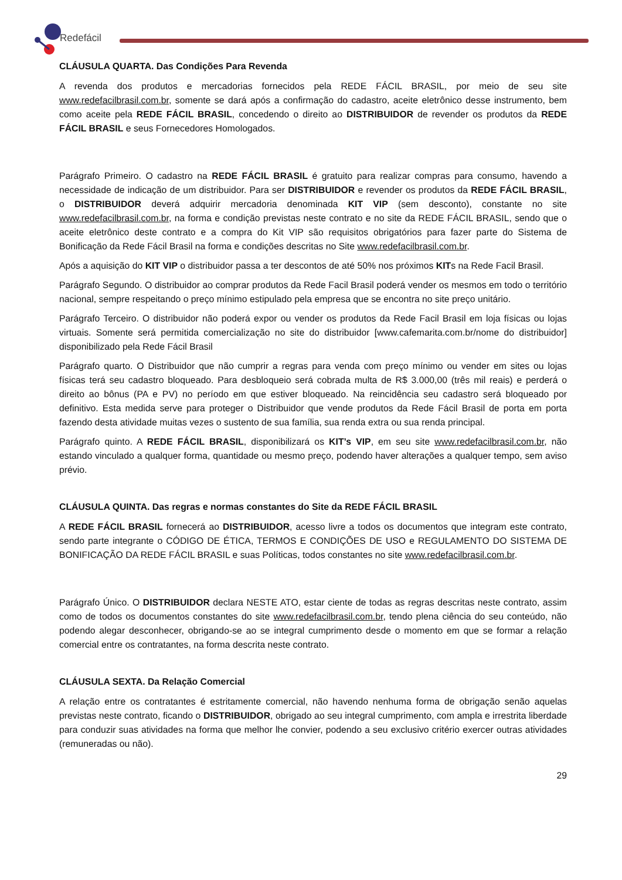Redefácil
CLÁUSULA QUARTA. Das Condições Para Revenda
A revenda dos produtos e mercadorias fornecidos pela REDE FÁCIL BRASIL, por meio de seu site www.redefacilbrasil.com.br, somente se dará após a confirmação do cadastro, aceite eletrônico desse instrumento, bem como aceite pela REDE FÁCIL BRASIL, concedendo o direito ao DISTRIBUIDOR de revender os produtos da REDE FÁCIL BRASIL e seus Fornecedores Homologados.
Parágrafo Primeiro. O cadastro na REDE FÁCIL BRASIL é gratuito para realizar compras para consumo, havendo a necessidade de indicação de um distribuidor. Para ser DISTRIBUIDOR e revender os produtos da REDE FÁCIL BRASIL, o DISTRIBUIDOR deverá adquirir mercadoria denominada KIT VIP (sem desconto), constante no site www.redefacilbrasil.com.br, na forma e condição previstas neste contrato e no site da REDE FÁCIL BRASIL, sendo que o aceite eletrônico deste contrato e a compra do Kit VIP são requisitos obrigatórios para fazer parte do Sistema de Bonificação da Rede Fácil Brasil na forma e condições descritas no Site www.redefacilbrasil.com.br.
Após a aquisição do KIT VIP o distribuidor passa a ter descontos de até 50% nos próximos KITs na Rede Facil Brasil.
Parágrafo Segundo. O distribuidor ao comprar produtos da Rede Facil Brasil poderá vender os mesmos em todo o território nacional, sempre respeitando o preço mínimo estipulado pela empresa que se encontra no site preço unitário.
Parágrafo Terceiro. O distribuidor não poderá expor ou vender os produtos da Rede Facil Brasil em loja físicas ou lojas virtuais. Somente será permitida comercialização no site do distribuidor [www.cafemarita.com.br/nome do distribuidor] disponibilizado pela Rede Fácil Brasil
Parágrafo quarto. O Distribuidor que não cumprir a regras para venda com preço mínimo ou vender em sites ou lojas físicas terá seu cadastro bloqueado. Para desbloqueio será cobrada multa de R$ 3.000,00 (três mil reais) e perderá o direito ao bônus (PA e PV) no período em que estiver bloqueado. Na reincidência seu cadastro será bloqueado por definitivo. Esta medida serve para proteger o Distribuidor que vende produtos da Rede Fácil Brasil de porta em porta fazendo desta atividade muitas vezes o sustento de sua família, sua renda extra ou sua renda principal.
Parágrafo quinto. A REDE FÁCIL BRASIL, disponibilizará os KIT’s VIP, em seu site www.redefacilbrasil.com.br, não estando vinculado a qualquer forma, quantidade ou mesmo preço, podendo haver alterações a qualquer tempo, sem aviso prévio.
CLÁUSULA QUINTA. Das regras e normas constantes do Site da REDE FÁCIL BRASIL
A REDE FÁCIL BRASIL fornecerá ao DISTRIBUIDOR, acesso livre a todos os documentos que integram este contrato, sendo parte integrante o CÓDIGO DE ÉTICA, TERMOS E CONDIÇÕES DE USO e REGULAMENTO DO SISTEMA DE BONIFICAÇÃO DA REDE FÁCIL BRASIL e suas Políticas, todos constantes no site www.redefacilbrasil.com.br.
Parágrafo Único. O DISTRIBUIDOR declara NESTE ATO, estar ciente de todas as regras descritas neste contrato, assim como de todos os documentos constantes do site www.redefacilbrasil.com.br, tendo plena ciência do seu conteúdo, não podendo alegar desconhecer, obrigando-se ao se integral cumprimento desde o momento em que se formar a relação comercial entre os contratantes, na forma descrita neste contrato.
CLÁUSULA SEXTA. Da Relação Comercial
A relação entre os contratantes é estritamente comercial, não havendo nenhuma forma de obrigação senão aquelas previstas neste contrato, ficando o DISTRIBUIDOR, obrigado ao seu integral cumprimento, com ampla e irrestrita liberdade para conduzir suas atividades na forma que melhor lhe convier, podendo a seu exclusivo critério exercer outras atividades (remuneradas ou não).
29